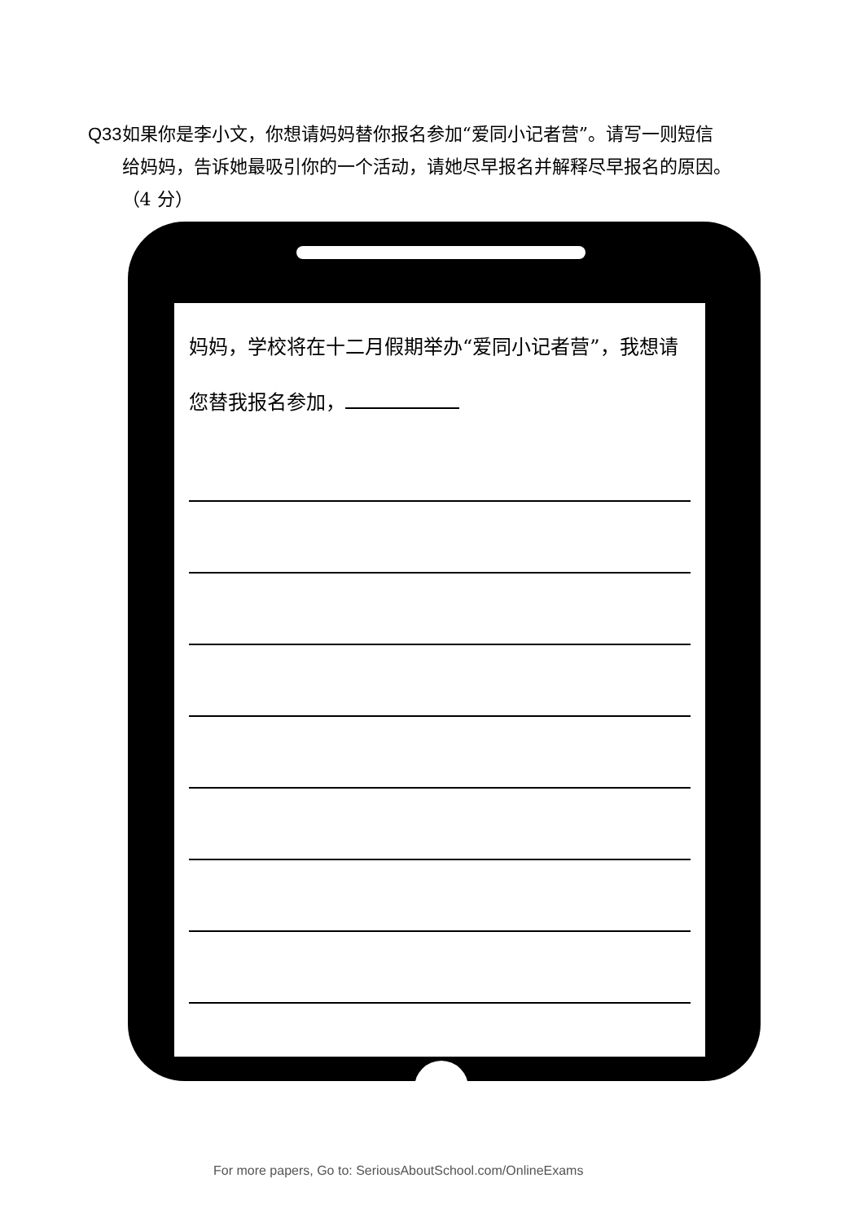Q33 如果你是李小文，你想请妈妈替你报名参加“爱同小记者营”。请写一则短信给妈妈，告诉她最吸引你的一个活动，请她尽早报名并解释尽早报名的原因。（4 分）
妈妈，学校将在十二月假期举办“爱同小记者营”，我想请您替我报名参加，
For more papers, Go to: SeriousAboutSchool.com/OnlineExams